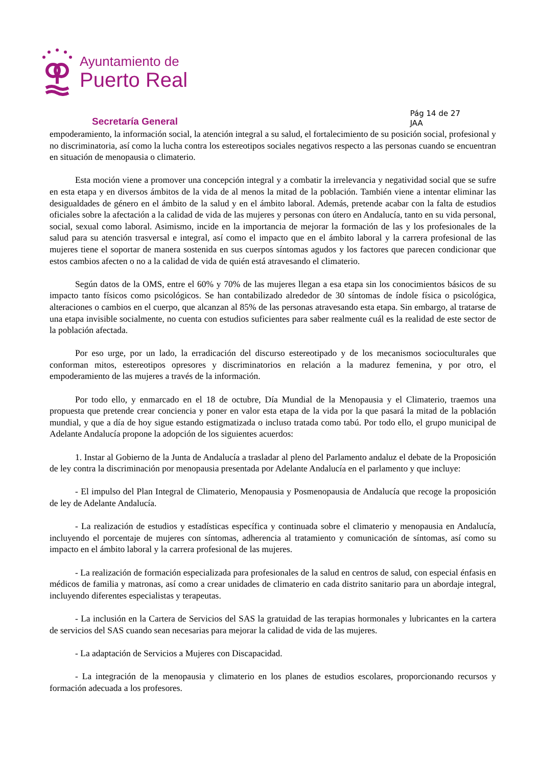Ayuntamiento de
Puerto Real
Secretaría General
Pág 14 de 27
JAA
empoderamiento, la información social, la atención integral a su salud, el fortalecimiento de su posición social, profesional y no discriminatoria, así como la lucha contra los estereotipos sociales negativos respecto a las personas cuando se encuentran en situación de menopausia o climaterio.
Esta moción viene a promover una concepción integral y a combatir la irrelevancia y negatividad social que se sufre en esta etapa y en diversos ámbitos de la vida de al menos la mitad de la población. También viene a intentar eliminar las desigualdades de género en el ámbito de la salud y en el ámbito laboral. Además, pretende acabar con la falta de estudios oficiales sobre la afectación a la calidad de vida de las mujeres y personas con útero en Andalucía, tanto en su vida personal, social, sexual como laboral. Asimismo, incide en la importancia de mejorar la formación de las y los profesionales de la salud para su atención trasversal e integral, así como el impacto que en el ámbito laboral y la carrera profesional de las mujeres tiene el soportar de manera sostenida en sus cuerpos síntomas agudos y los factores que parecen condicionar que estos cambios afecten o no a la calidad de vida de quién está atravesando el climaterio.
Según datos de la OMS, entre el 60% y 70% de las mujeres llegan a esa etapa sin los conocimientos básicos de su impacto tanto físicos como psicológicos. Se han contabilizado alrededor de 30 síntomas de índole física o psicológica, alteraciones o cambios en el cuerpo, que alcanzan al 85% de las personas atravesando esta etapa. Sin embargo, al tratarse de una etapa invisible socialmente, no cuenta con estudios suficientes para saber realmente cuál es la realidad de este sector de la población afectada.
Por eso urge, por un lado, la erradicación del discurso estereotipado y de los mecanismos socioculturales que conforman mitos, estereotipos opresores y discriminatorios en relación a la madurez femenina, y por otro, el empoderamiento de las mujeres a través de la información.
Por todo ello, y enmarcado en el 18 de octubre, Día Mundial de la Menopausia y el Climaterio, traemos una propuesta que pretende crear conciencia y poner en valor esta etapa de la vida por la que pasará la mitad de la población mundial, y que a día de hoy sigue estando estigmatizada o incluso tratada como tabú. Por todo ello, el grupo municipal de Adelante Andalucía propone la adopción de los siguientes acuerdos:
1. Instar al Gobierno de la Junta de Andalucía a trasladar al pleno del Parlamento andaluz el debate de la Proposición de ley contra la discriminación por menopausia presentada por Adelante Andalucía en el parlamento y que incluye:
- El impulso del Plan Integral de Climaterio, Menopausia y Posmenopausia de Andalucía que recoge la proposición de ley de Adelante Andalucía.
- La realización de estudios y estadísticas específica y continuada sobre el climaterio y menopausia en Andalucía, incluyendo el porcentaje de mujeres con síntomas, adherencia al tratamiento y comunicación de síntomas, así como su impacto en el ámbito laboral y la carrera profesional de las mujeres.
- La realización de formación especializada para profesionales de la salud en centros de salud, con especial énfasis en médicos de familia y matronas, así como a crear unidades de climaterio en cada distrito sanitario para un abordaje integral, incluyendo diferentes especialistas y terapeutas.
- La inclusión en la Cartera de Servicios del SAS la gratuidad de las terapias hormonales y lubricantes en la cartera de servicios del SAS cuando sean necesarias para mejorar la calidad de vida de las mujeres.
- La adaptación de Servicios a Mujeres con Discapacidad.
- La integración de la menopausia y climaterio en los planes de estudios escolares, proporcionando recursos y formación adecuada a los profesores.